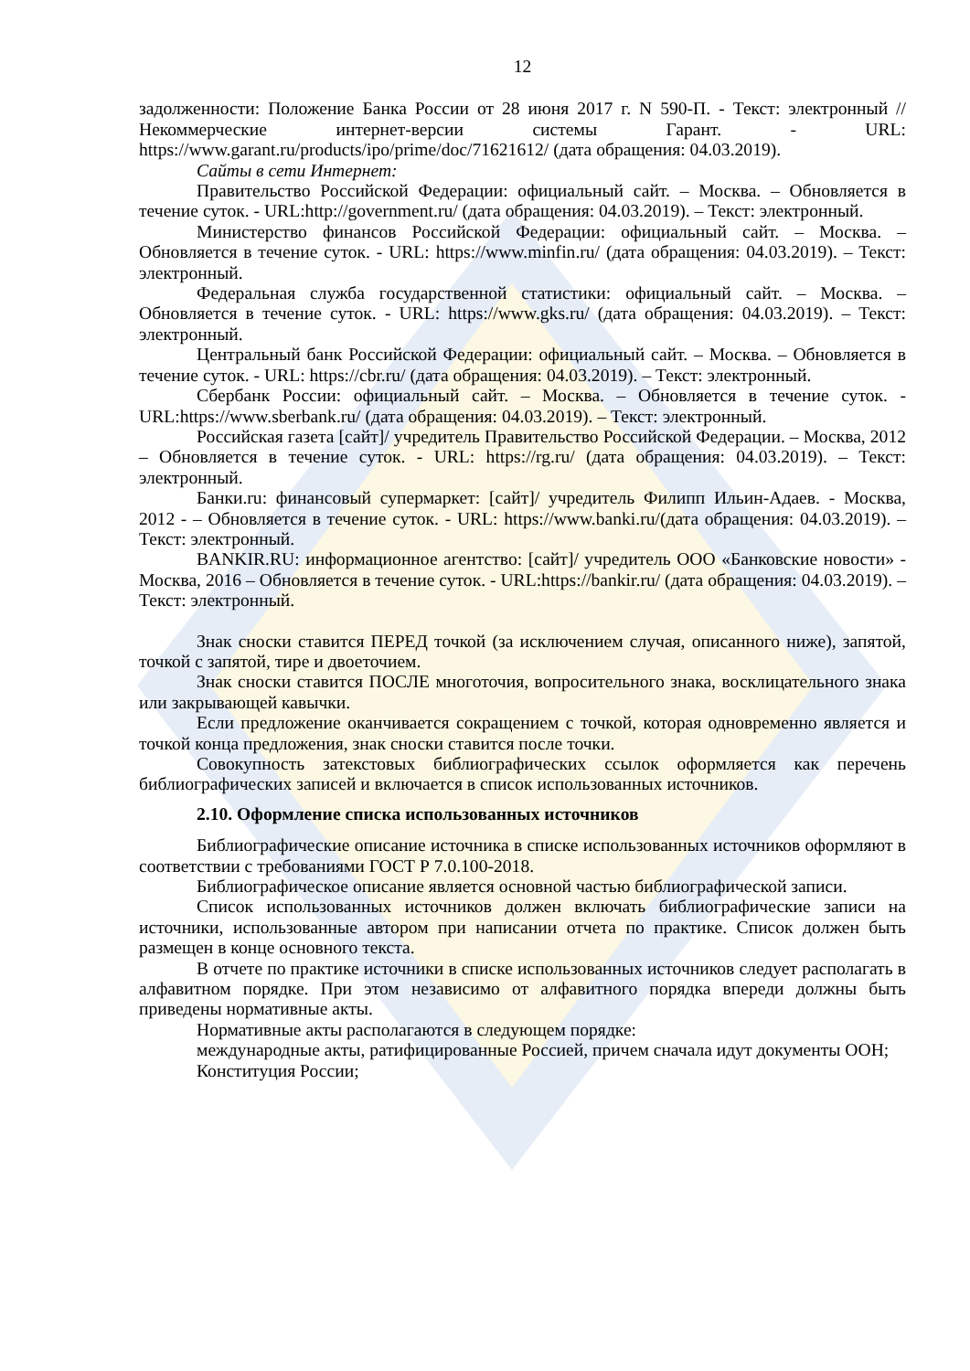12
задолженности: Положение Банка России от 28 июня 2017 г. N 590-П. - Текст: электронный // Некоммерческие интернет-версии системы Гарант. - URL: https://www.garant.ru/products/ipo/prime/doc/71621612/ (дата обращения: 04.03.2019).
Сайты в сети Интернет:
Правительство Российской Федерации: официальный сайт. – Москва. – Обновляется в течение суток. - URL:http://government.ru/ (дата обращения: 04.03.2019). – Текст: электронный.
Министерство финансов Российской Федерации: официальный сайт. – Москва. – Обновляется в течение суток. - URL: https://www.minfin.ru/ (дата обращения: 04.03.2019). – Текст: электронный.
Федеральная служба государственной статистики: официальный сайт. – Москва. – Обновляется в течение суток. - URL: https://www.gks.ru/ (дата обращения: 04.03.2019). – Текст: электронный.
Центральный банк Российской Федерации: официальный сайт. – Москва. – Обновляется в течение суток. - URL: https://cbr.ru/ (дата обращения: 04.03.2019). – Текст: электронный.
Сбербанк России: официальный сайт. – Москва. – Обновляется в течение суток. - URL:https://www.sberbank.ru/ (дата обращения: 04.03.2019). – Текст: электронный.
Российская газета [сайт]/ учредитель Правительство Российской Федерации. – Москва, 2012 – Обновляется в течение суток. - URL: https://rg.ru/ (дата обращения: 04.03.2019). – Текст: электронный.
Банки.ru: финансовый супермаркет: [сайт]/ учредитель Филипп Ильин-Адаев. - Москва, 2012 - – Обновляется в течение суток. - URL: https://www.banki.ru/(дата обращения: 04.03.2019). – Текст: электронный.
BANKIR.RU: информационное агентство: [сайт]/ учредитель ООО «Банковские новости» - Москва, 2016 – Обновляется в течение суток. - URL:https://bankir.ru/ (дата обращения: 04.03.2019). – Текст: электронный.
Знак сноски ставится ПЕРЕД точкой (за исключением случая, описанного ниже), запятой, точкой с запятой, тире и двоеточием.
Знак сноски ставится ПОСЛЕ многоточия, вопросительного знака, восклицательного знака или закрывающей кавычки.
Если предложение оканчивается сокращением с точкой, которая одновременно является и точкой конца предложения, знак сноски ставится после точки.
Совокупность затекстовых библиографических ссылок оформляется как перечень библиографических записей и включается в список использованных источников.
2.10. Оформление списка использованных источников
Библиографические описание источника в списке использованных источников оформляют в соответствии с требованиями ГОСТ Р 7.0.100-2018.
Библиографическое описание является основной частью библиографической записи.
Список использованных источников должен включать библиографические записи на источники, использованные автором при написании отчета по практике. Список должен быть размещен в конце основного текста.
В отчете по практике источники в списке использованных источников следует располагать в алфавитном порядке. При этом независимо от алфавитного порядка впереди должны быть приведены нормативные акты.
Нормативные акты располагаются в следующем порядке:
международные акты, ратифицированные Россией, причем сначала идут документы ООН;
Конституция России;